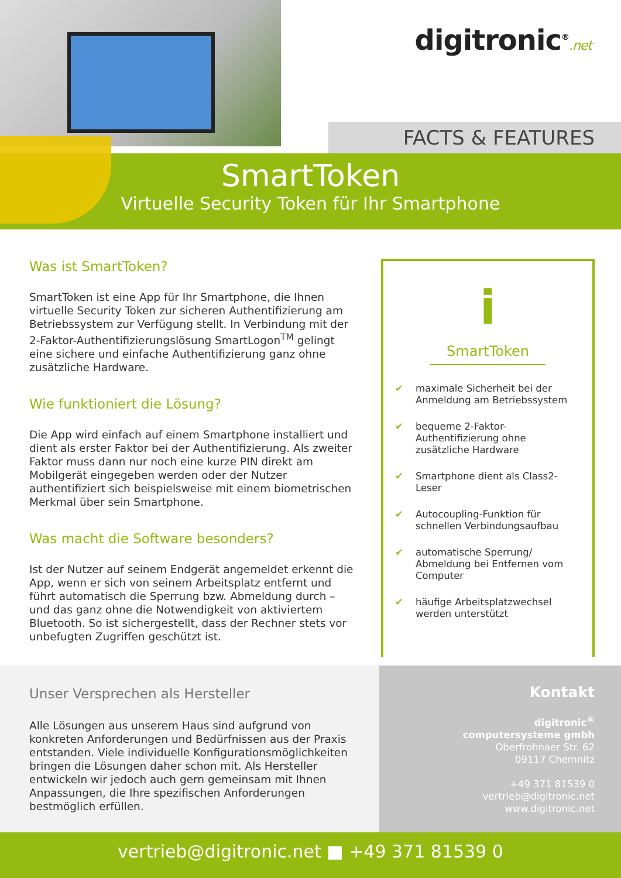digitronic<sup>®</sup>.net
FACTS & FEATURES
SmartToken
Virtuelle Security Token für Ihr Smartphone
Was ist SmartToken?
SmartToken ist eine App für Ihr Smartphone, die Ihnen virtuelle Security Token zur sicheren Authentifizierung am Betriebssystem zur Verfügung stellt. In Verbindung mit der 2-Faktor-Authentifizierungslösung SmartLogon<sup>TM</sup> gelingt eine sichere und einfache Authentifizierung ganz ohne zusätzliche Hardware.
Wie funktioniert die Lösung?
Die App wird einfach auf einem Smartphone installiert und dient als erster Faktor bei der Authentifizierung. Als zweiter Faktor muss dann nur noch eine kurze PIN direkt am Mobilgerät eingegeben werden oder der Nutzer authentifiziert sich beispielsweise mit einem biometrischen Merkmal über sein Smartphone.
Was macht die Software besonders?
Ist der Nutzer auf seinem Endgerät angemeldet erkennt die App, wenn er sich von seinem Arbeitsplatz entfernt und führt automatisch die Sperrung bzw. Abmeldung durch – und das ganz ohne die Notwendigkeit von aktiviertem Bluetooth. So ist sichergestellt, dass der Rechner stets vor unbefugten Zugriffen geschützt ist.
i
SmartToken
✔ maximale Sicherheit bei der Anmeldung am Betriebssystem
✔ bequeme 2-Faktor-Authentifizierung ohne zusätzliche Hardware
✔ Smartphone dient als Class2-Leser
✔ Autocoupling-Funktion für schnellen Verbindungsaufbau
✔ automatische Sperrung/ Abmeldung bei Entfernen vom Computer
✔ häufige Arbeitsplatzwechsel werden unterstützt
Unser Versprechen als Hersteller
Alle Lösungen aus unserem Haus sind aufgrund von konkreten Anforderungen und Bedürfnissen aus der Praxis entstanden. Viele individuelle Konfigurationsmöglichkeiten bringen die Lösungen daher schon mit. Als Hersteller entwickeln wir jedoch auch gern gemeinsam mit Ihnen Anpassungen, die Ihre spezifischen Anforderungen bestmöglich erfüllen.
Kontakt
digitronic<sup>®</sup>
computersysteme gmbh
Oberfrohnaer Str. 62
09117 Chemnitz
+49 371 81539 0
vertrieb@digitronic.net
www.digitronic.net
vertrieb@digitronic.net ■ +49 371 81539 0